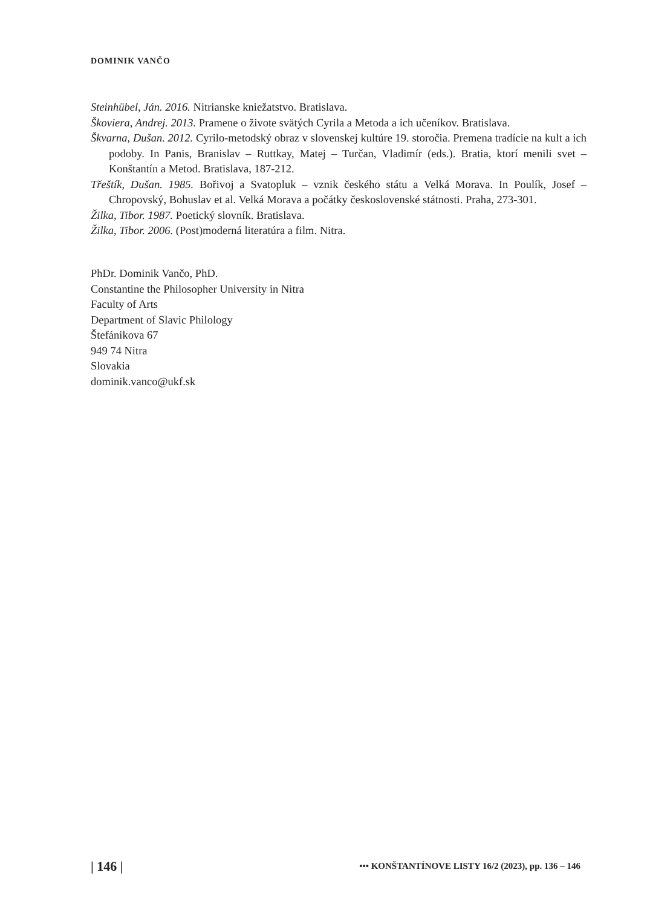DOMINIK VANČO
Steinhübel, Ján. 2016. Nitrianske kniežatstvo. Bratislava.
Škoviera, Andrej. 2013. Pramene o živote svätých Cyrila a Metoda a ich učeníkov. Bratislava.
Škvarna, Dušan. 2012. Cyrilo-metodský obraz v slovenskej kultúre 19. storočia. Premena tradície na kult a ich podoby. In Panis, Branislav – Ruttkay, Matej – Turčan, Vladimír (eds.). Bratia, ktorí menili svet – Konštantín a Metod. Bratislava, 187-212.
Třeštík, Dušan. 1985. Bořivoj a Svatopluk – vznik českého státu a Velká Morava. In Poulík, Josef – Chropovský, Bohuslav et al. Velká Morava a počátky československé státnosti. Praha, 273-301.
Žilka, Tibor. 1987. Poetický slovník. Bratislava.
Žilka, Tibor. 2006. (Post)moderná literatúra a film. Nitra.
PhDr. Dominik Vančo, PhD.
Constantine the Philosopher University in Nitra
Faculty of Arts
Department of Slavic Philology
Štefánikova 67
949 74 Nitra
Slovakia
dominik.vanco@ukf.sk
| 146 | ••• KONŠTANTÍNOVE LISTY 16/2 (2023), pp. 136 – 146